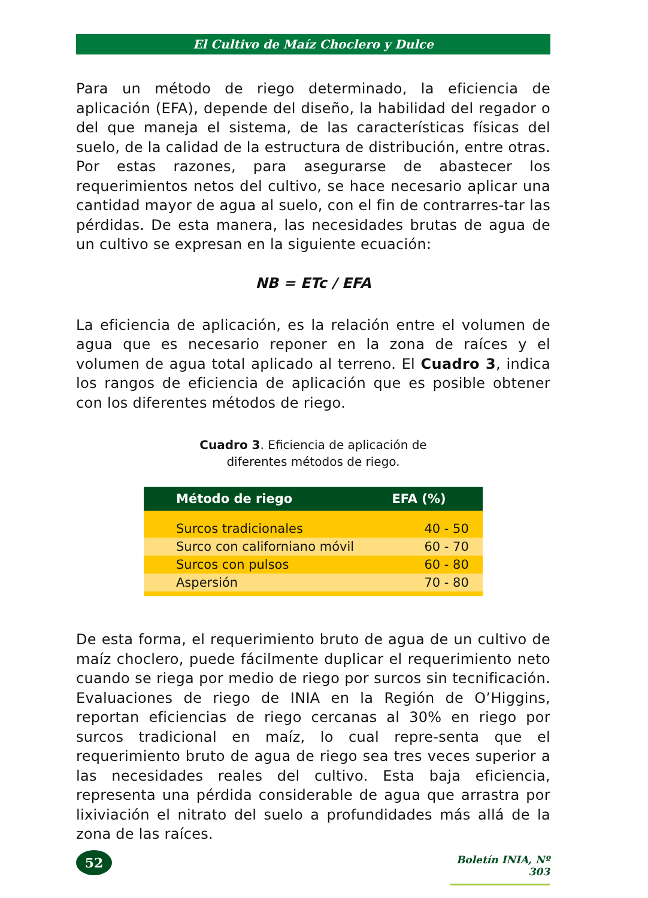El Cultivo de Maíz Choclero y Dulce
Para un método de riego determinado, la eficiencia de aplicación (EFA), depende del diseño, la habilidad del regador o del que maneja el sistema, de las características físicas del suelo, de la calidad de la estructura de distribución, entre otras. Por estas razones, para asegurarse de abastecer los requerimientos netos del cultivo, se hace necesario aplicar una cantidad mayor de agua al suelo, con el fin de contrarres-tar las pérdidas. De esta manera, las necesidades brutas de agua de un cultivo se expresan en la siguiente ecuación:
NB = ETc / EFA
La eficiencia de aplicación, es la relación entre el volumen de agua que es necesario reponer en la zona de raíces y el volumen de agua total aplicado al terreno. El Cuadro 3, indica los rangos de eficiencia de aplicación que es posible obtener con los diferentes métodos de riego.
Cuadro 3. Eficiencia de aplicación de
diferentes métodos de riego.
| Método de riego | EFA (%) |
| --- | --- |
| Surcos tradicionales | 40 - 50 |
| Surco con californiano móvil | 60 - 70 |
| Surcos con pulsos | 60 - 80 |
| Aspersión | 70 - 80 |
De esta forma, el requerimiento bruto de agua de un cultivo de maíz choclero, puede fácilmente duplicar el requerimiento neto cuando se riega por medio de riego por surcos sin tecnificación. Evaluaciones de riego de INIA en la Región de O’Higgins, reportan eficiencias de riego cercanas al 30% en riego por surcos tradicional en maíz, lo cual repre-senta que el requerimiento bruto de agua de riego sea tres veces superior a las necesidades reales del cultivo. Esta baja eficiencia, representa una pérdida considerable de agua que arrastra por lixiviación el nitrato del suelo a profundidades más allá de la zona de las raíces.
52
Boletín INIA, Nº 303